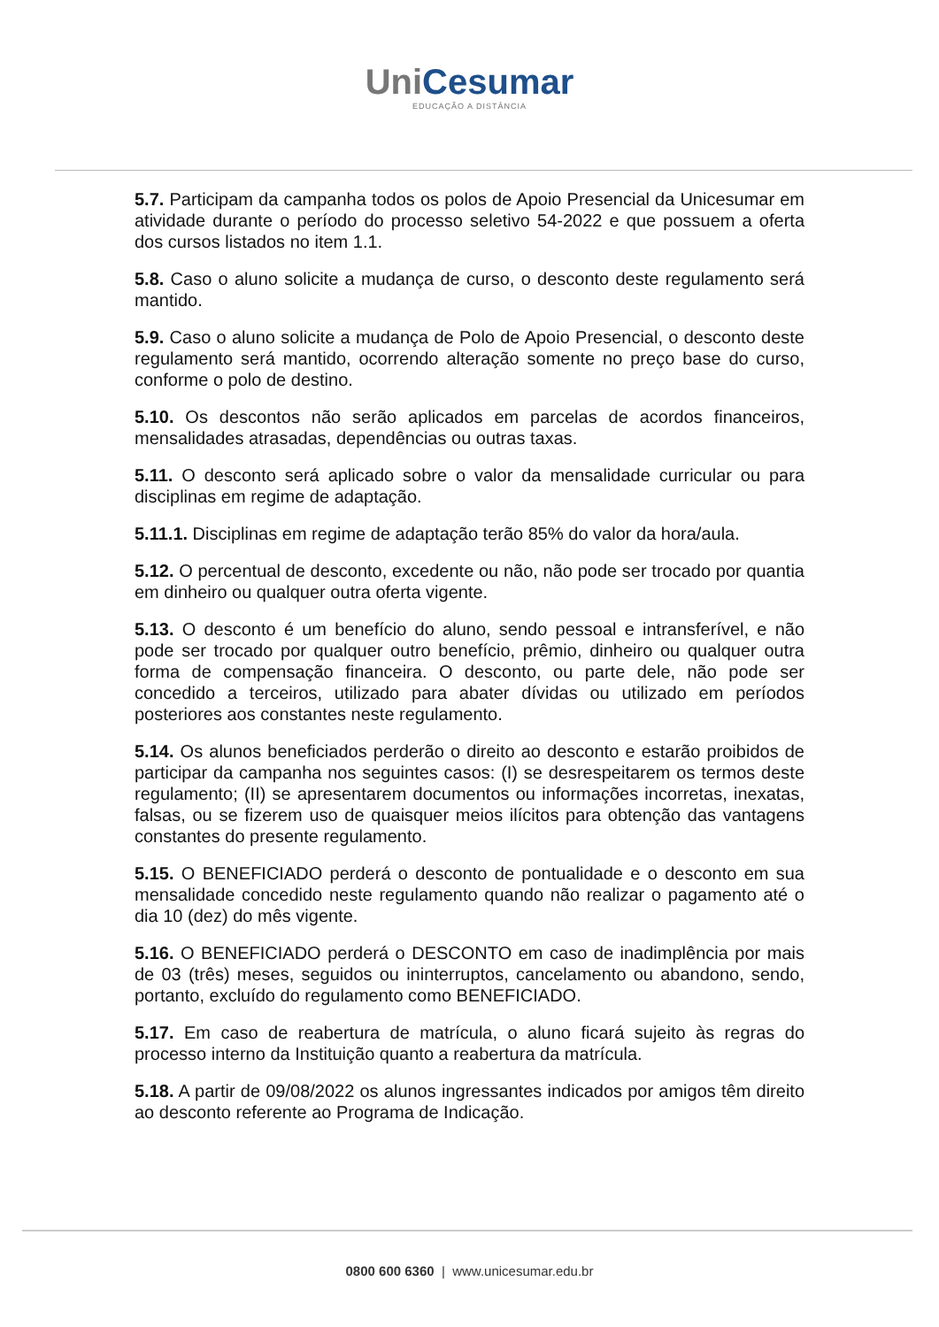Uni Cesumar
EDUCAÇÃO A DISTÂNCIA
5.7. Participam da campanha todos os polos de Apoio Presencial da Unicesumar em atividade durante o período do processo seletivo 54-2022 e que possuem a oferta dos cursos listados no item 1.1.
5.8. Caso o aluno solicite a mudança de curso, o desconto deste regulamento será mantido.
5.9. Caso o aluno solicite a mudança de Polo de Apoio Presencial, o desconto deste regulamento será mantido, ocorrendo alteração somente no preço base do curso, conforme o polo de destino.
5.10. Os descontos não serão aplicados em parcelas de acordos financeiros, mensalidades atrasadas, dependências ou outras taxas.
5.11. O desconto será aplicado sobre o valor da mensalidade curricular ou para disciplinas em regime de adaptação.
5.11.1. Disciplinas em regime de adaptação terão 85% do valor da hora/aula.
5.12. O percentual de desconto, excedente ou não, não pode ser trocado por quantia em dinheiro ou qualquer outra oferta vigente.
5.13. O desconto é um benefício do aluno, sendo pessoal e intransferível, e não pode ser trocado por qualquer outro benefício, prêmio, dinheiro ou qualquer outra forma de compensação financeira. O desconto, ou parte dele, não pode ser concedido a terceiros, utilizado para abater dívidas ou utilizado em períodos posteriores aos constantes neste regulamento.
5.14. Os alunos beneficiados perderão o direito ao desconto e estarão proibidos de participar da campanha nos seguintes casos: (I) se desrespeitarem os termos deste regulamento; (II) se apresentarem documentos ou informações incorretas, inexatas, falsas, ou se fizerem uso de quaisquer meios ilícitos para obtenção das vantagens constantes do presente regulamento.
5.15. O BENEFICIADO perderá o desconto de pontualidade e o desconto em sua mensalidade concedido neste regulamento quando não realizar o pagamento até o dia 10 (dez) do mês vigente.
5.16. O BENEFICIADO perderá o DESCONTO em caso de inadimplência por mais de 03 (três) meses, seguidos ou ininterruptos, cancelamento ou abandono, sendo, portanto, excluído do regulamento como BENEFICIADO.
5.17. Em caso de reabertura de matrícula, o aluno ficará sujeito às regras do processo interno da Instituição quanto a reabertura da matrícula.
5.18. A partir de 09/08/2022 os alunos ingressantes indicados por amigos têm direito ao desconto referente ao Programa de Indicação.
0800 600 6360 | www.unicesumar.edu.br